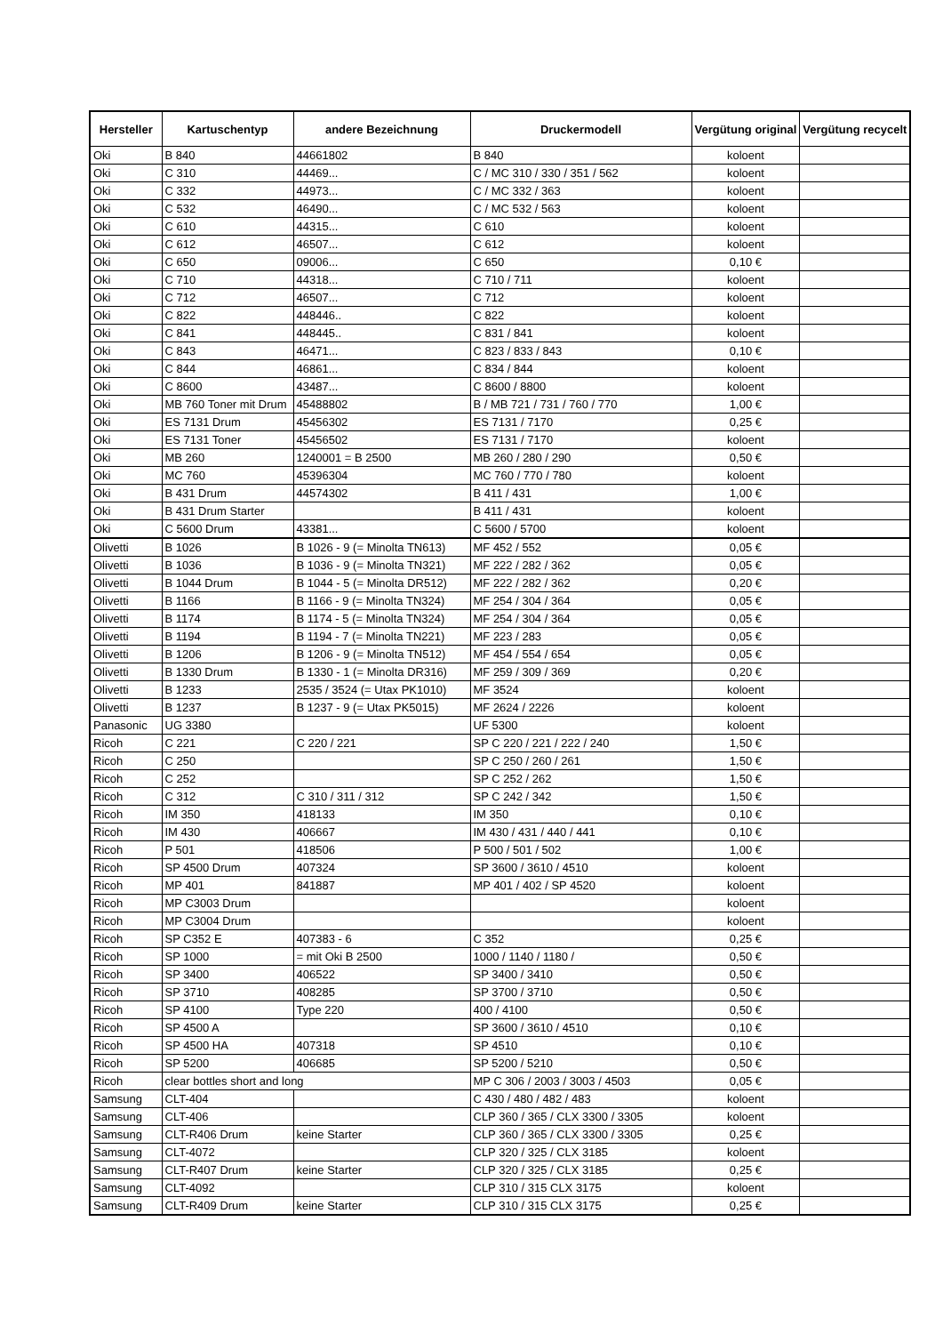| Hersteller | Kartuschentyp | andere Bezeichnung | Druckermodell | Vergütung original | Vergütung recycelt |
| --- | --- | --- | --- | --- | --- |
| Oki | B 840 | 44661802 | B 840 | koloent | |
| Oki | C 310 | 44469... | C / MC 310 / 330 / 351 / 562 | koloent | |
| Oki | C 332 | 44973... | C / MC 332 / 363 | koloent | |
| Oki | C 532 | 46490... | C / MC 532 / 563 | koloent | |
| Oki | C 610 | 44315... | C 610 | koloent | |
| Oki | C 612 | 46507... | C 612 | koloent | |
| Oki | C 650 | 09006... | C 650 | 0,10 € | |
| Oki | C 710 | 44318... | C 710 / 711 | koloent | |
| Oki | C 712 | 46507... | C 712 | koloent | |
| Oki | C 822 | 448446.. | C 822 | koloent | |
| Oki | C 841 | 448445.. | C 831 / 841 | koloent | |
| Oki | C 843 | 46471... | C 823 / 833 / 843 | 0,10 € | |
| Oki | C 844 | 46861... | C 834 / 844 | koloent | |
| Oki | C 8600 | 43487... | C 8600 / 8800 | koloent | |
| Oki | MB 760 Toner mit Drum | 45488802 | B / MB 721 / 731 / 760 / 770 | 1,00 € | |
| Oki | ES 7131 Drum | 45456302 | ES 7131 / 7170 | 0,25 € | |
| Oki | ES 7131 Toner | 45456502 | ES 7131 / 7170 | koloent | |
| Oki | MB 260 | 1240001 = B 2500 | MB 260 / 280 / 290 | 0,50 € | |
| Oki | MC 760 | 45396304 | MC 760 / 770 / 780 | koloent | |
| Oki | B 431 Drum | 44574302 | B 411 / 431 | 1,00 € | |
| Oki | B 431 Drum Starter | | B 411 / 431 | koloent | |
| Oki | C 5600 Drum | 43381... | C 5600 / 5700 | koloent | |
| Olivetti | B 1026 | B 1026 - 9 (= Minolta TN613) | MF 452 / 552 | 0,05 € | |
| Olivetti | B 1036 | B 1036 - 9 (= Minolta TN321) | MF 222 / 282 / 362 | 0,05 € | |
| Olivetti | B 1044 Drum | B 1044 - 5 (= Minolta DR512) | MF 222 / 282 / 362 | 0,20 € | |
| Olivetti | B 1166 | B 1166 - 9 (= Minolta TN324) | MF 254 / 304 / 364 | 0,05 € | |
| Olivetti | B 1174 | B 1174 - 5 (= Minolta TN324) | MF 254 / 304 / 364 | 0,05 € | |
| Olivetti | B 1194 | B 1194 - 7 (= Minolta TN221) | MF 223 / 283 | 0,05 € | |
| Olivetti | B 1206 | B 1206 - 9 (= Minolta TN512) | MF 454 / 554 / 654 | 0,05 € | |
| Olivetti | B 1330 Drum | B 1330 - 1 (= Minolta DR316) | MF 259 / 309 / 369 | 0,20 € | |
| Olivetti | B 1233 | 2535 / 3524 (= Utax PK1010) | MF 3524 | koloent | |
| Olivetti | B 1237 | B 1237 - 9 (= Utax PK5015) | MF 2624 / 2226 | koloent | |
| Panasonic | UG 3380 | | UF 5300 | koloent | |
| Ricoh | C 221 | C 220 / 221 | SP C 220 / 221 / 222 / 240 | 1,50 € | |
| Ricoh | C 250 | | SP C 250 / 260 / 261 | 1,50 € | |
| Ricoh | C 252 | | SP C 252 / 262 | 1,50 € | |
| Ricoh | C 312 | C 310 / 311 / 312 | SP C 242 / 342 | 1,50 € | |
| Ricoh | IM 350 | 418133 | IM 350 | 0,10 € | |
| Ricoh | IM 430 | 406667 | IM 430 / 431 / 440 / 441 | 0,10 € | |
| Ricoh | P 501 | 418506 | P 500 / 501 / 502 | 1,00 € | |
| Ricoh | SP 4500 Drum | 407324 | SP 3600 / 3610 / 4510 | koloent | |
| Ricoh | MP 401 | 841887 | MP 401 / 402 / SP 4520 | koloent | |
| Ricoh | MP C3003 Drum | | | koloent | |
| Ricoh | MP C3004 Drum | | | koloent | |
| Ricoh | SP C352 E | 407383 - 6 | C 352 | 0,25 € | |
| Ricoh | SP 1000 | = mit Oki B 2500 | 1000 / 1140 / 1180 / | 0,50 € | |
| Ricoh | SP 3400 | 406522 | SP 3400 / 3410 | 0,50 € | |
| Ricoh | SP 3710 | 408285 | SP 3700 / 3710 | 0,50 € | |
| Ricoh | SP 4100 | Type 220 | 400 / 4100 | 0,50 € | |
| Ricoh | SP 4500 A | | SP 3600 / 3610 / 4510 | 0,10 € | |
| Ricoh | SP 4500 HA | 407318 | SP 4510 | 0,10 € | |
| Ricoh | SP 5200 | 406685 | SP 5200 / 5210 | 0,50 € | |
| Ricoh | clear bottles short and long | | MP C 306 / 2003 / 3003 / 4503 | 0,05 € | |
| Samsung | CLT-404 | | C 430 / 480 / 482 / 483 | koloent | |
| Samsung | CLT-406 | | CLP 360 / 365 / CLX 3300 / 3305 | koloent | |
| Samsung | CLT-R406 Drum | keine Starter | CLP 360 / 365 / CLX 3300 / 3305 | 0,25 € | |
| Samsung | CLT-4072 | | CLP 320 / 325 / CLX 3185 | koloent | |
| Samsung | CLT-R407 Drum | keine Starter | CLP 320 / 325 / CLX 3185 | 0,25 € | |
| Samsung | CLT-4092 | | CLP 310 / 315 CLX 3175 | koloent | |
| Samsung | CLT-R409 Drum | keine Starter | CLP 310 / 315 CLX 3175 | 0,25 € | |